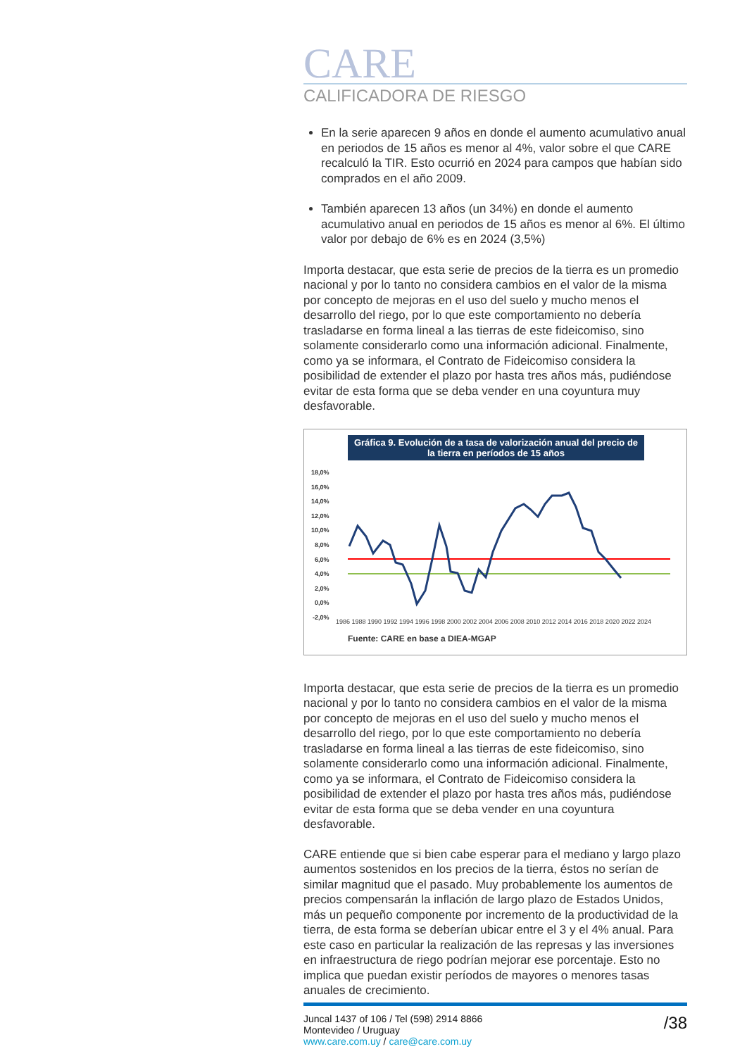CARE
CALIFICADORA DE RIESGO
En la serie aparecen 9 años en donde el aumento acumulativo anual en periodos de 15 años es menor al 4%, valor sobre el que CARE recalculó la TIR. Esto ocurrió en 2024 para campos que habían sido comprados en el año 2009.
También aparecen 13 años (un 34%) en donde el aumento acumulativo anual en periodos de 15 años es menor al 6%. El último valor por debajo de 6% es en 2024 (3,5%)
Importa destacar, que esta serie de precios de la tierra es un promedio nacional y por lo tanto no considera cambios en el valor de la misma por concepto de mejoras en el uso del suelo y mucho menos el desarrollo del riego, por lo que este comportamiento no debería trasladarse en forma lineal a las tierras de este fideicomiso, sino solamente considerarlo como una información adicional. Finalmente, como ya se informara, el Contrato de Fideicomiso considera la posibilidad de extender el plazo por hasta tres años más, pudiéndose evitar de esta forma que se deba vender en una coyuntura muy desfavorable.
Gráfica 9. Evolución de a tasa de valorización anual del precio de la tierra en períodos de 15 años
18,0%
16,0%
14,0%
12,0%
10,0%
8,0%
6,0%
4,0%
2,0%
0,0%
-2,0%
1986 1988 1990 1992 1994 1996 1998 2000 2002 2004 2006 2008 2010 2012 2014 2016 2018 2020 2022 2024
Fuente: CARE en base a DIEA-MGAP
Importa destacar, que esta serie de precios de la tierra es un promedio nacional y por lo tanto no considera cambios en el valor de la misma por concepto de mejoras en el uso del suelo y mucho menos el desarrollo del riego, por lo que este comportamiento no debería trasladarse en forma lineal a las tierras de este fideicomiso, sino solamente considerarlo como una información adicional. Finalmente, como ya se informara, el Contrato de Fideicomiso considera la posibilidad de extender el plazo por hasta tres años más, pudiéndose evitar de esta forma que se deba vender en una coyuntura desfavorable.
CARE entiende que si bien cabe esperar para el mediano y largo plazo aumentos sostenidos en los precios de la tierra, éstos no serían de similar magnitud que el pasado. Muy probablemente los aumentos de precios compensarán la inflación de largo plazo de Estados Unidos, más un pequeño componente por incremento de la productividad de la tierra, de esta forma se deberían ubicar entre el 3 y el 4% anual. Para este caso en particular la realización de las represas y las inversiones en infraestructura de riego podrían mejorar ese porcentaje. Esto no implica que puedan existir períodos de mayores o menores tasas anuales de crecimiento.
Juncal 1437 of 106 / Tel (598) 2914 8866
Montevideo / Uruguay
www.care.com.uy / care@care.com.uy
/38